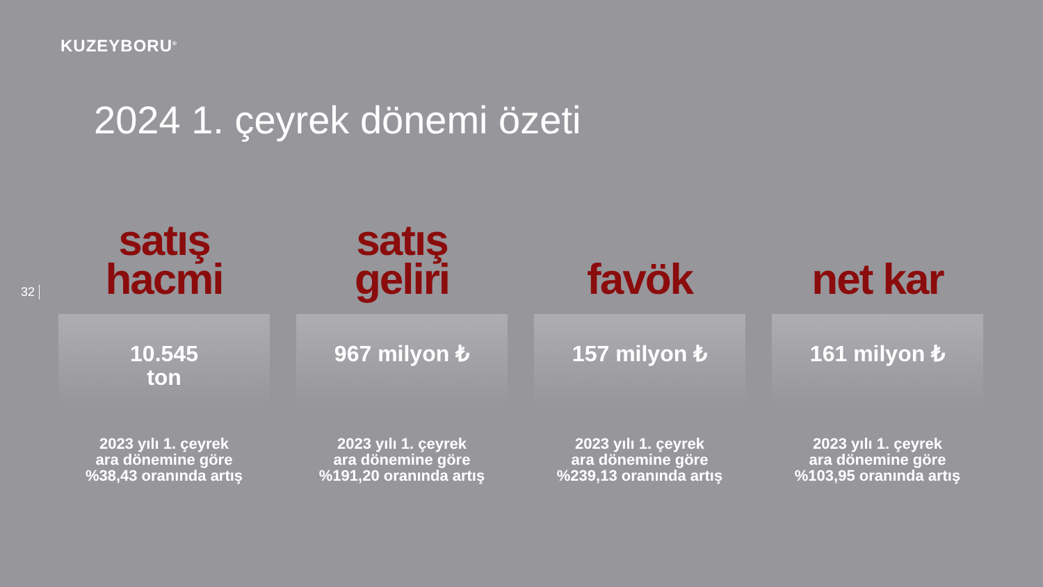KUZEYBORU<sup>®</sup>
2024 1. çeyrek dönemi özeti
32
satış
hacmi
10.545
ton
2023 yılı 1. çeyrek
ara dönemine göre
%38,43 oranında artış
satış
geliri
967 milyon ₺
2023 yılı 1. çeyrek
ara dönemine göre
%191,20 oranında artış
favök
157 milyon ₺
2023 yılı 1. çeyrek
ara dönemine göre
%239,13 oranında artış
net kar
161 milyon ₺
2023 yılı 1. çeyrek
ara dönemine göre
%103,95 oranında artış